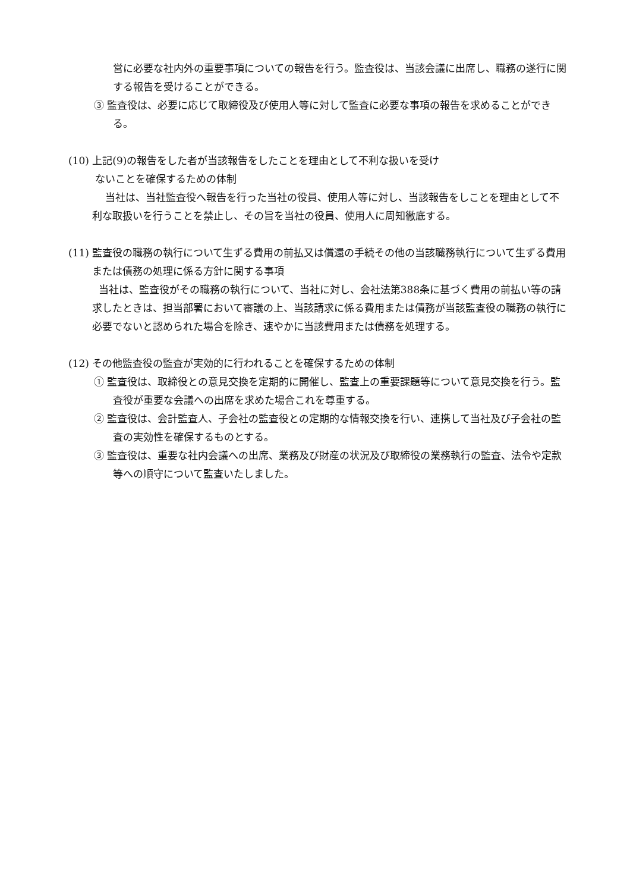営に必要な社内外の重要事項についての報告を行う。監査役は、当該会議に出席し、職務の遂行に関する報告を受けることができる。
③ 監査役は、必要に応じて取締役及び使用人等に対して監査に必要な事項の報告を求めることができる。
(10) 上記(9)の報告をした者が当該報告をしたことを理由として不利な扱いを受け
ないことを確保するための体制
当社は、当社監査役へ報告を行った当社の役員、使用人等に対し、当該報告をしことを理由として不利な取扱いを行うことを禁止し、その旨を当社の役員、使用人に周知徹底する。
(11) 監査役の職務の執行について生ずる費用の前払又は償還の手続その他の当該職務執行について生ずる費用または債務の処理に係る方針に関する事項
当社は、監査役がその職務の執行について、当社に対し、会社法第388条に基づく費用の前払い等の請求したときは、担当部署において審議の上、当該請求に係る費用または債務が当該監査役の職務の執行に必要でないと認められた場合を除き、速やかに当該費用または債務を処理する。
(12) その他監査役の監査が実効的に行われることを確保するための体制
① 監査役は、取締役との意見交換を定期的に開催し、監査上の重要課題等について意見交換を行う。監査役が重要な会議への出席を求めた場合これを尊重する。
② 監査役は、会計監査人、子会社の監査役との定期的な情報交換を行い、連携して当社及び子会社の監査の実効性を確保するものとする。
③ 監査役は、重要な社内会議への出席、業務及び財産の状況及び取締役の業務執行の監査、法令や定款等への順守について監査いたしました。